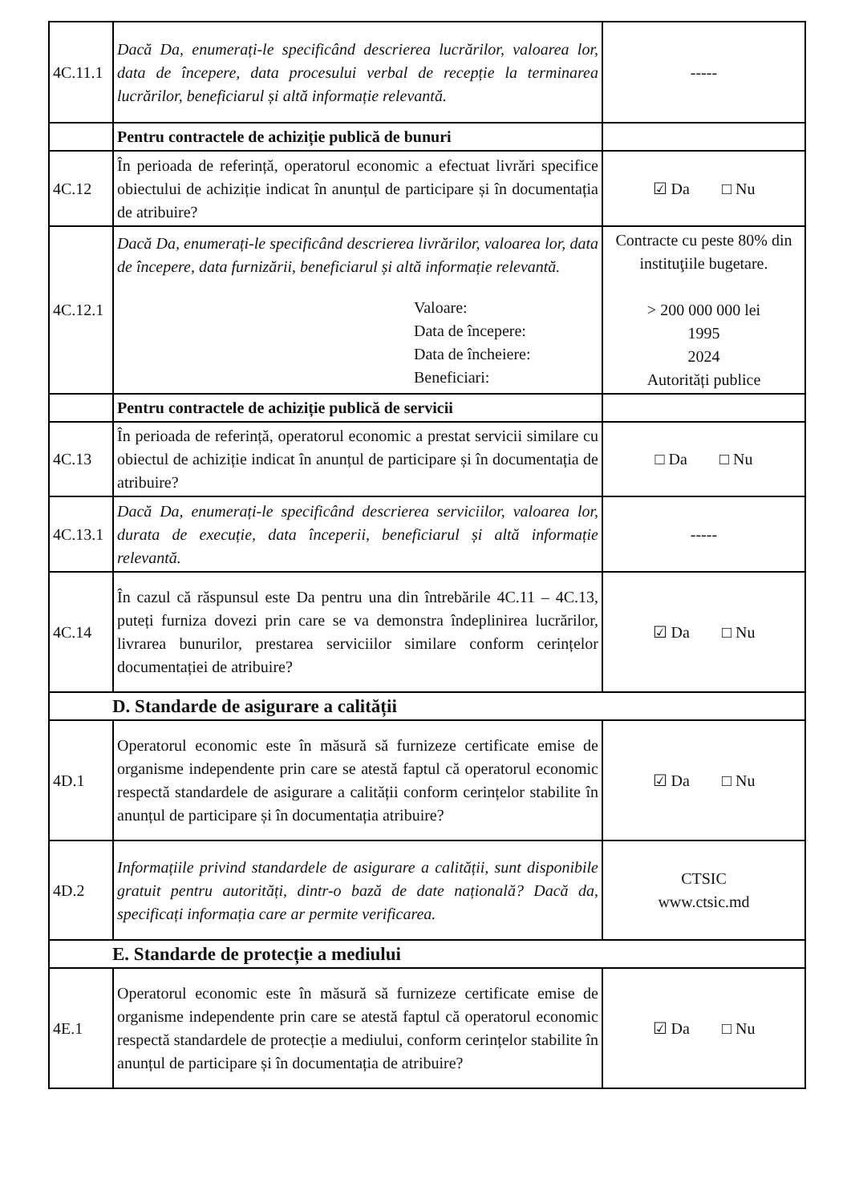| 4C.11.1 | Dacă Da, enumerați-le specificând descrierea lucrărilor, valoarea lor, data de începere, data procesului verbal de recepție la terminarea lucrărilor, beneficiarul și altă informație relevantă. | ----- |
| | Pentru contractele de achiziție publică de bunuri | |
| 4C.12 | În perioada de referință, operatorul economic a efectuat livrări specifice obiectului de achiziție indicat în anunțul de participare și în documentația de atribuire? | ☑ Da □ Nu |
| 4C.12.1 | Dacă Da, enumerați-le specificând descrierea livrărilor, valoarea lor, data de începere, data furnizării, beneficiarul și altă informație relevantă. Valoare: Data de începere: Data de încheiere: Beneficiari: | Contracte cu peste 80% din instituţiile bugetare. > 200 000 000 lei 1995 2024 Autorități publice |
| | Pentru contractele de achiziție publică de servicii | |
| 4C.13 | În perioada de referință, operatorul economic a prestat servicii similare cu obiectul de achiziție indicat în anunțul de participare și în documentația de atribuire? | □ Da □ Nu |
| 4C.13.1 | Dacă Da, enumerați-le specificând descrierea serviciilor, valoarea lor, durata de execuție, data începerii, beneficiarul și altă informație relevantă. | ----- |
| 4C.14 | În cazul că răspunsul este Da pentru una din întrebările 4C.11 – 4C.13, puteți furniza dovezi prin care se va demonstra îndeplinirea lucrărilor, livrarea bunurilor, prestarea serviciilor similare conform cerințelor documentației de atribuire? | ☑ Da □ Nu |
| D. Standarde de asigurare a calității | | |
| 4D.1 | Operatorul economic este în măsură să furnizeze certificate emise de organisme independente prin care se atestă faptul că operatorul economic respectă standardele de asigurare a calității conform cerințelor stabilite în anunțul de participare și în documentația atribuire? | ☑ Da □ Nu |
| 4D.2 | Informațiile privind standardele de asigurare a calității, sunt disponibile gratuit pentru autorități, dintr-o bază de date națională? Dacă da, specificați informația care ar permite verificarea. | CTSIC www.ctsic.md |
| E. Standarde de protecție a mediului | | |
| 4E.1 | Operatorul economic este în măsură să furnizeze certificate emise de organisme independente prin care se atestă faptul că operatorul economic respectă standardele de protecție a mediului, conform cerințelor stabilite în anunțul de participare și în documentația de atribuire? | ☑ Da □ Nu |